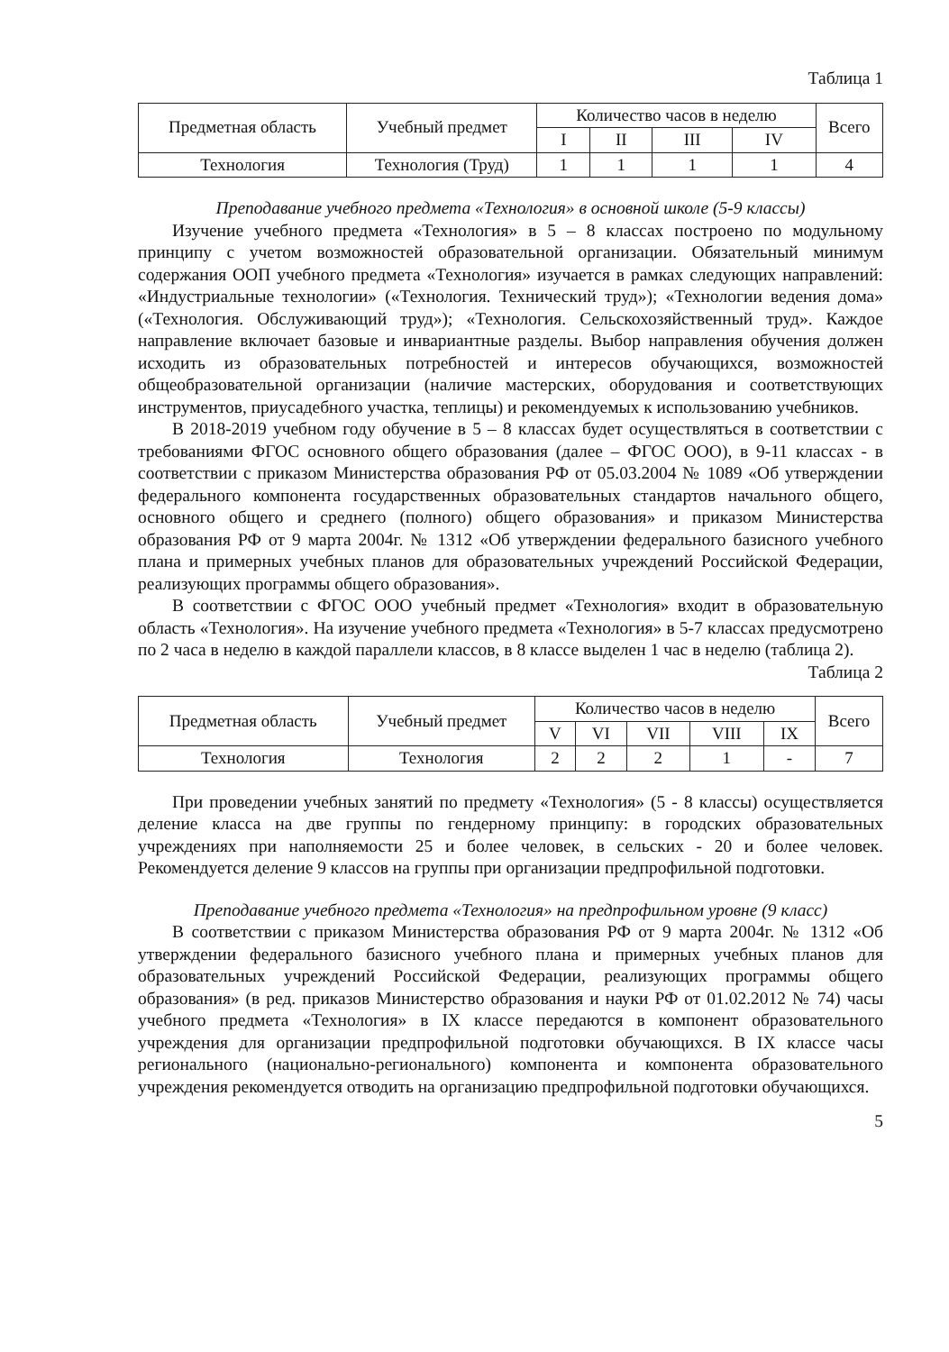Таблица 1
| Предметная область | Учебный предмет | Количество часов в неделю | | | | Всего |
| --- | --- | --- | --- | --- | --- | --- |
| | | I | II | III | IV | |
| Технология | Технология (Труд) | 1 | 1 | 1 | 1 | 4 |
Преподавание учебного предмета «Технология» в основной школе (5-9 классы)
Изучение учебного предмета «Технология» в 5 – 8 классах построено по модульному принципу с учетом возможностей образовательной организации. Обязательный минимум содержания ООП учебного предмета «Технология» изучается в рамках следующих направлений: «Индустриальные технологии» («Технология. Технический труд»); «Технологии ведения дома» («Технология. Обслуживающий труд»); «Технология. Сельскохозяйственный труд». Каждое направление включает базовые и инвариантные разделы. Выбор направления обучения должен исходить из образовательных потребностей и интересов обучающихся, возможностей общеобразовательной организации (наличие мастерских, оборудования и соответствующих инструментов, приусадебного участка, теплицы) и рекомендуемых к использованию учебников.
В 2018-2019 учебном году обучение в 5 – 8 классах будет осуществляться в соответствии с требованиями ФГОС основного общего образования (далее – ФГОС ООО), в 9-11 классах - в соответствии с приказом Министерства образования РФ от 05.03.2004 № 1089 «Об утверждении федерального компонента государственных образовательных стандартов начального общего, основного общего и среднего (полного) общего образования» и приказом Министерства образования РФ от 9 марта 2004г. № 1312 «Об утверждении федерального базисного учебного плана и примерных учебных планов для образовательных учреждений Российской Федерации, реализующих программы общего образования».
В соответствии с ФГОС ООО учебный предмет «Технология» входит в образовательную область «Технология». На изучение учебного предмета «Технология» в 5-7 классах предусмотрено по 2 часа в неделю в каждой параллели классов, в 8 классе выделен 1 час в неделю (таблица 2).
Таблица 2
| Предметная область | Учебный предмет | Количество часов в неделю | | | | | Всего |
| --- | --- | --- | --- | --- | --- | --- | --- |
| | | V | VI | VII | VIII | IX | |
| Технология | Технология | 2 | 2 | 2 | 1 | - | 7 |
При проведении учебных занятий по предмету «Технология» (5 - 8 классы) осуществляется деление класса на две группы по гендерному принципу: в городских образовательных учреждениях при наполняемости 25 и более человек, в сельских - 20 и более человек. Рекомендуется деление 9 классов на группы при организации предпрофильной подготовки.
Преподавание учебного предмета «Технология» на предпрофильном уровне (9 класс)
В соответствии с приказом Министерства образования РФ от 9 марта 2004г. № 1312 «Об утверждении федерального базисного учебного плана и примерных учебных планов для образовательных учреждений Российской Федерации, реализующих программы общего образования» (в ред. приказов Министерство образования и науки РФ от 01.02.2012 № 74) часы учебного предмета «Технология» в IX классе передаются в компонент образовательного учреждения для организации предпрофильной подготовки обучающихся. В IX классе часы регионального (национально-регионального) компонента и компонента образовательного учреждения рекомендуется отводить на организацию предпрофильной подготовки обучающихся.
5